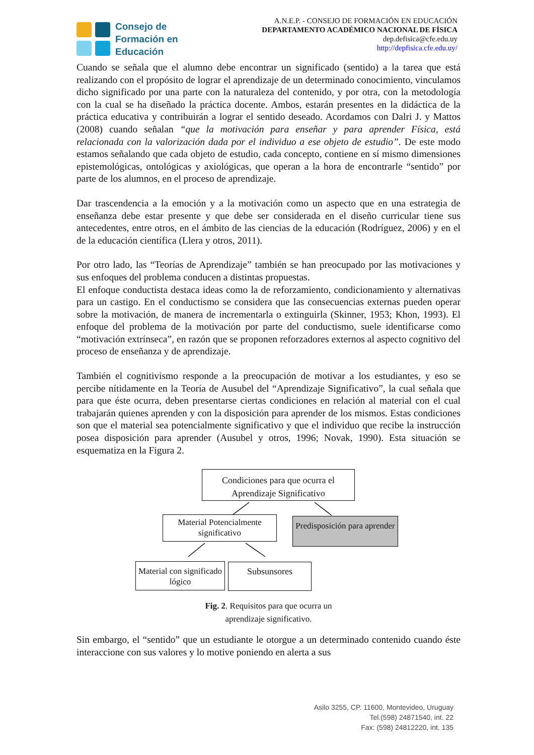Consejo de
Formación en
Educación
A.N.E.P. - CONSEJO DE FORMACIÓN EN EDUCACIÓN
DEPARTAMENTO ACADÉMICO NACIONAL DE FÍSICA
dep.defisica@cfe.edu.uy
http://depfisica.cfe.edu.uy/
Cuando se señala que el alumno debe encontrar un significado (sentido) a la tarea que está realizando con el propósito de lograr el aprendizaje de un determinado conocimiento, vinculamos dicho significado por una parte con la naturaleza del contenido, y por otra, con la metodología con la cual se ha diseñado la práctica docente. Ambos, estarán presentes en la didáctica de la práctica educativa y contribuirán a lograr el sentido deseado. Acordamos con Dalri J. y Mattos (2008) cuando señalan “que la motivación para enseñar y para aprender Física, está relacionada con la valorización dada por el individuo a ese objeto de estudio”. De este modo estamos señalando que cada objeto de estudio, cada concepto, contiene en sí mismo dimensiones epistemológicas, ontológicas y axiológicas, que operan a la hora de encontrarle “sentido” por parte de los alumnos, en el proceso de aprendizaje.
Dar trascendencia a la emoción y a la motivación como un aspecto que en una estrategia de enseñanza debe estar presente y que debe ser considerada en el diseño curricular tiene sus antecedentes, entre otros, en el ámbito de las ciencias de la educación (Rodríguez, 2006) y en el de la educación científica (Llera y otros, 2011).
Por otro lado, las “Teorías de Aprendizaje” también se han preocupado por las motivaciones y sus enfoques del problema conducen a distintas propuestas.
El enfoque conductista destaca ideas como la de reforzamiento, condicionamiento y alternativas para un castigo. En el conductismo se considera que las consecuencias externas pueden operar sobre la motivación, de manera de incrementarla o extinguirla (Skinner, 1953; Khon, 1993). El enfoque del problema de la motivación por parte del conductismo, suele identificarse como “motivación extrínseca”, en razón que se proponen reforzadores externos al aspecto cognitivo del proceso de enseñanza y de aprendizaje.
También el cognitivismo responde a la preocupación de motivar a los estudiantes, y eso se percibe nítidamente en la Teoría de Ausubel del “Aprendizaje Significativo”, la cual señala que para que éste ocurra, deben presentarse ciertas condiciones en relación al material con el cual trabajarán quienes aprenden y con la disposición para aprender de los mismos. Estas condiciones son que el material sea potencialmente significativo y que el individuo que recibe la instrucción posea disposición para aprender (Ausubel y otros, 1996; Novak, 1990). Esta situación se esquematiza en la Figura 2.
Condiciones para que ocurra el Aprendizaje Significativo
Material Potencialmente significativo
Predisposición para aprender
Material con significado lógico
Subsunsores
Fig. 2. Requisitos para que ocurra un
aprendizaje significativo.
Sin embargo, el “sentido” que un estudiante le otorgue a un determinado contenido cuando éste interaccione con sus valores y lo motive poniendo en alerta a sus
Asilo 3255, CP. 11600, Montevideo, Uruguay
Tel.(598) 24871540, int. 22
Fax: (598) 24812220, int. 135